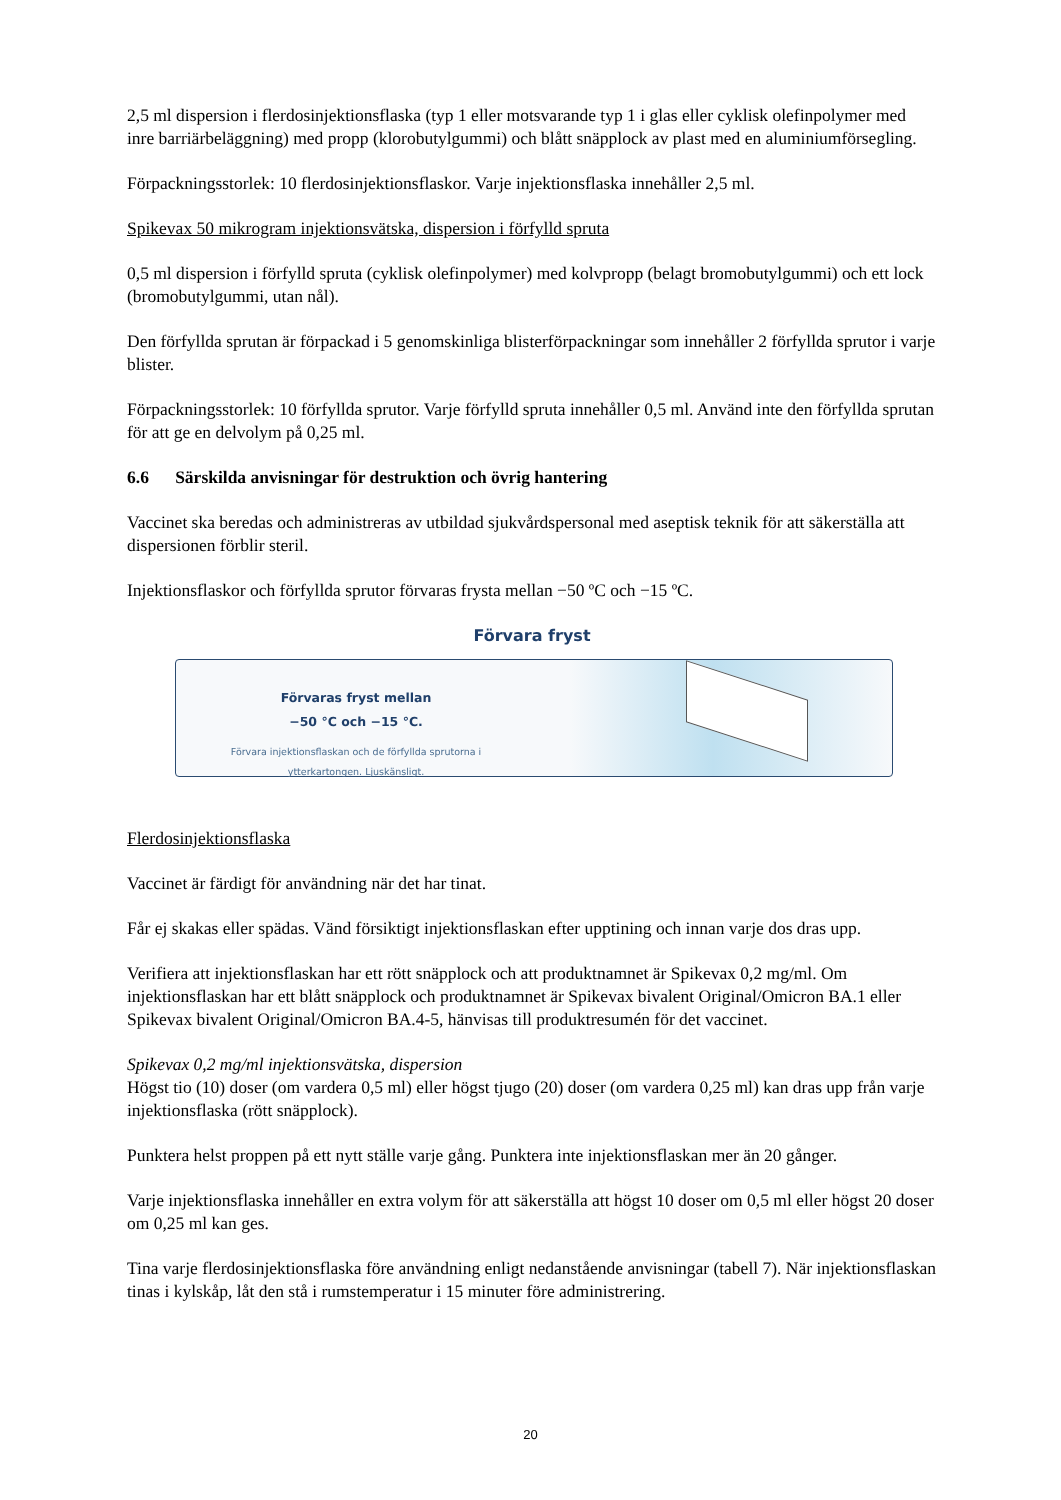2,5 ml dispersion i flerdosinjektionsflaska (typ 1 eller motsvarande typ 1 i glas eller cyklisk olefinpolymer med inre barriärbeläggning) med propp (klorobutylgummi) och blått snäpplock av plast med en aluminiumförsegling.
Förpackningsstorlek: 10 flerdosinjektionsflaskor. Varje injektionsflaska innehåller 2,5 ml.
Spikevax 50 mikrogram injektionsvätska, dispersion i förfylld spruta
0,5 ml dispersion i förfylld spruta (cyklisk olefinpolymer) med kolvpropp (belagt bromobutylgummi) och ett lock (bromobutylgummi, utan nål).
Den förfyllda sprutan är förpackad i 5 genomskinliga blisterförpackningar som innehåller 2 förfyllda sprutor i varje blister.
Förpackningsstorlek: 10 förfyllda sprutor. Varje förfylld spruta innehåller 0,5 ml. Använd inte den förfyllda sprutan för att ge en delvolym på 0,25 ml.
6.6 Särskilda anvisningar för destruktion och övrig hantering
Vaccinet ska beredas och administreras av utbildad sjukvårdspersonal med aseptisk teknik för att säkerställa att dispersionen förblir steril.
Injektionsflaskor och förfyllda sprutor förvaras frysta mellan −50 ºC och −15 ºC.
Förvara fryst
Förvaras fryst mellan
−50 °C och −15 °C.
Förvara injektionsflaskan och de förfyllda sprutorna i
ytterkartongen. Ljuskänsligt.
Flerdosinjektionsflaska
Vaccinet är färdigt för användning när det har tinat.
Får ej skakas eller spädas. Vänd försiktigt injektionsflaskan efter upptining och innan varje dos dras upp.
Verifiera att injektionsflaskan har ett rött snäpplock och att produktnamnet är Spikevax 0,2 mg/ml. Om injektionsflaskan har ett blått snäpplock och produktnamnet är Spikevax bivalent Original/Omicron BA.1 eller Spikevax bivalent Original/Omicron BA.4-5, hänvisas till produktresumén för det vaccinet.
Spikevax 0,2 mg/ml injektionsvätska, dispersion
Högst tio (10) doser (om vardera 0,5 ml) eller högst tjugo (20) doser (om vardera 0,25 ml) kan dras upp från varje injektionsflaska (rött snäpplock).
Punktera helst proppen på ett nytt ställe varje gång. Punktera inte injektionsflaskan mer än 20 gånger.
Varje injektionsflaska innehåller en extra volym för att säkerställa att högst 10 doser om 0,5 ml eller högst 20 doser om 0,25 ml kan ges.
Tina varje flerdosinjektionsflaska före användning enligt nedanstående anvisningar (tabell 7). När injektionsflaskan tinas i kylskåp, låt den stå i rumstemperatur i 15 minuter före administrering.
20